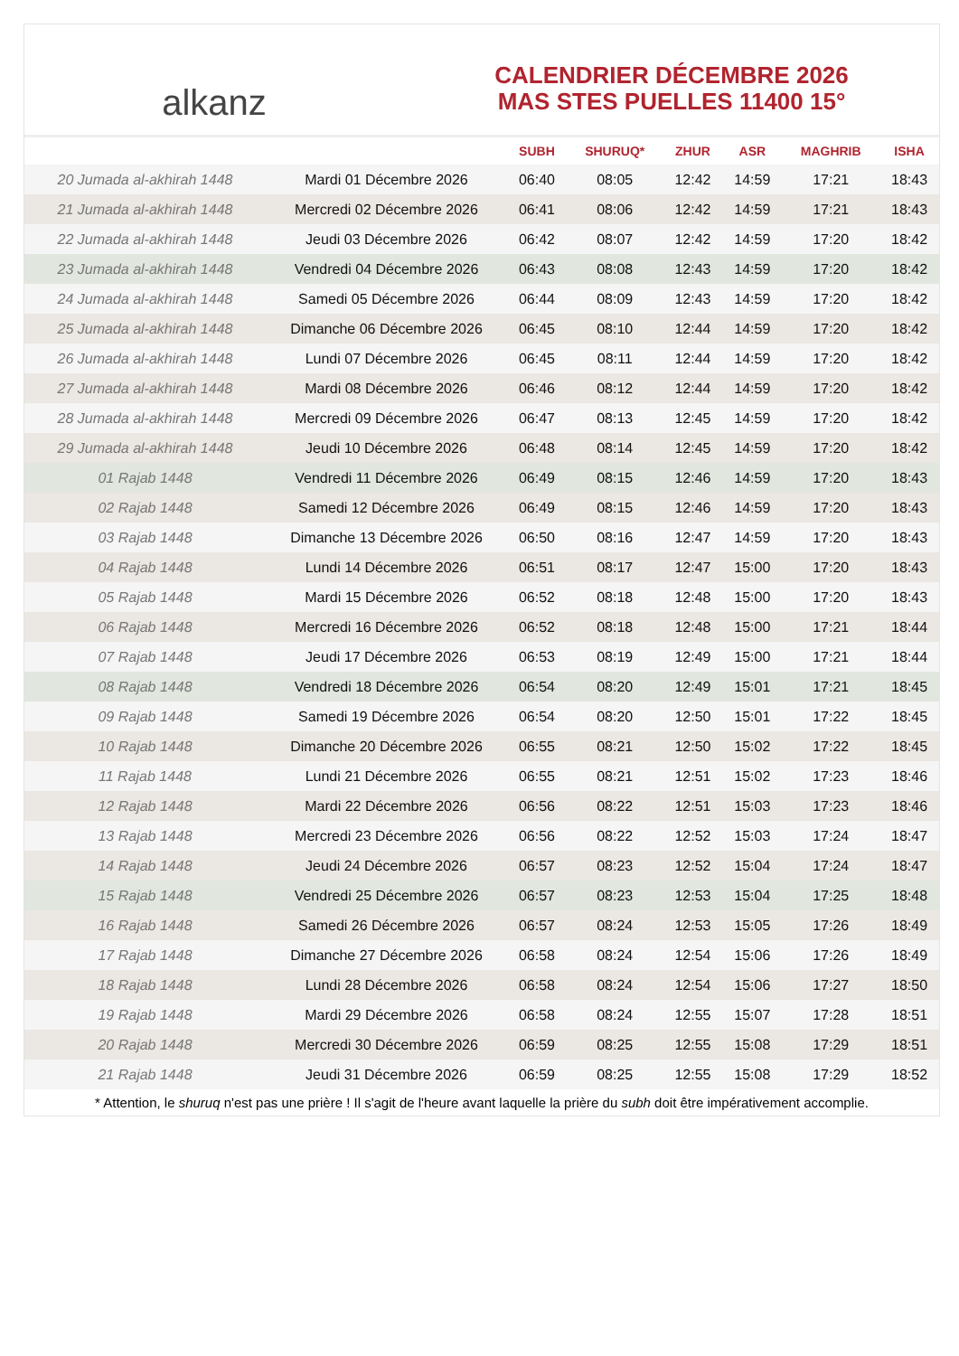alkanz
CALENDRIER DÉCEMBRE 2026
MAS STES PUELLES 11400 15°
| | | SUBH | SHURUQ* | ZHUR | ASR | MAGHRIB | ISHA |
| --- | --- | --- | --- | --- | --- | --- | --- |
| 20 Jumada al-akhirah 1448 | Mardi 01 Décembre 2026 | 06:40 | 08:05 | 12:42 | 14:59 | 17:21 | 18:43 |
| 21 Jumada al-akhirah 1448 | Mercredi 02 Décembre 2026 | 06:41 | 08:06 | 12:42 | 14:59 | 17:21 | 18:43 |
| 22 Jumada al-akhirah 1448 | Jeudi 03 Décembre 2026 | 06:42 | 08:07 | 12:42 | 14:59 | 17:20 | 18:42 |
| 23 Jumada al-akhirah 1448 | Vendredi 04 Décembre 2026 | 06:43 | 08:08 | 12:43 | 14:59 | 17:20 | 18:42 |
| 24 Jumada al-akhirah 1448 | Samedi 05 Décembre 2026 | 06:44 | 08:09 | 12:43 | 14:59 | 17:20 | 18:42 |
| 25 Jumada al-akhirah 1448 | Dimanche 06 Décembre 2026 | 06:45 | 08:10 | 12:44 | 14:59 | 17:20 | 18:42 |
| 26 Jumada al-akhirah 1448 | Lundi 07 Décembre 2026 | 06:45 | 08:11 | 12:44 | 14:59 | 17:20 | 18:42 |
| 27 Jumada al-akhirah 1448 | Mardi 08 Décembre 2026 | 06:46 | 08:12 | 12:44 | 14:59 | 17:20 | 18:42 |
| 28 Jumada al-akhirah 1448 | Mercredi 09 Décembre 2026 | 06:47 | 08:13 | 12:45 | 14:59 | 17:20 | 18:42 |
| 29 Jumada al-akhirah 1448 | Jeudi 10 Décembre 2026 | 06:48 | 08:14 | 12:45 | 14:59 | 17:20 | 18:42 |
| 01 Rajab 1448 | Vendredi 11 Décembre 2026 | 06:49 | 08:15 | 12:46 | 14:59 | 17:20 | 18:43 |
| 02 Rajab 1448 | Samedi 12 Décembre 2026 | 06:49 | 08:15 | 12:46 | 14:59 | 17:20 | 18:43 |
| 03 Rajab 1448 | Dimanche 13 Décembre 2026 | 06:50 | 08:16 | 12:47 | 14:59 | 17:20 | 18:43 |
| 04 Rajab 1448 | Lundi 14 Décembre 2026 | 06:51 | 08:17 | 12:47 | 15:00 | 17:20 | 18:43 |
| 05 Rajab 1448 | Mardi 15 Décembre 2026 | 06:52 | 08:18 | 12:48 | 15:00 | 17:20 | 18:43 |
| 06 Rajab 1448 | Mercredi 16 Décembre 2026 | 06:52 | 08:18 | 12:48 | 15:00 | 17:21 | 18:44 |
| 07 Rajab 1448 | Jeudi 17 Décembre 2026 | 06:53 | 08:19 | 12:49 | 15:00 | 17:21 | 18:44 |
| 08 Rajab 1448 | Vendredi 18 Décembre 2026 | 06:54 | 08:20 | 12:49 | 15:01 | 17:21 | 18:45 |
| 09 Rajab 1448 | Samedi 19 Décembre 2026 | 06:54 | 08:20 | 12:50 | 15:01 | 17:22 | 18:45 |
| 10 Rajab 1448 | Dimanche 20 Décembre 2026 | 06:55 | 08:21 | 12:50 | 15:02 | 17:22 | 18:45 |
| 11 Rajab 1448 | Lundi 21 Décembre 2026 | 06:55 | 08:21 | 12:51 | 15:02 | 17:23 | 18:46 |
| 12 Rajab 1448 | Mardi 22 Décembre 2026 | 06:56 | 08:22 | 12:51 | 15:03 | 17:23 | 18:46 |
| 13 Rajab 1448 | Mercredi 23 Décembre 2026 | 06:56 | 08:22 | 12:52 | 15:03 | 17:24 | 18:47 |
| 14 Rajab 1448 | Jeudi 24 Décembre 2026 | 06:57 | 08:23 | 12:52 | 15:04 | 17:24 | 18:47 |
| 15 Rajab 1448 | Vendredi 25 Décembre 2026 | 06:57 | 08:23 | 12:53 | 15:04 | 17:25 | 18:48 |
| 16 Rajab 1448 | Samedi 26 Décembre 2026 | 06:57 | 08:24 | 12:53 | 15:05 | 17:26 | 18:49 |
| 17 Rajab 1448 | Dimanche 27 Décembre 2026 | 06:58 | 08:24 | 12:54 | 15:06 | 17:26 | 18:49 |
| 18 Rajab 1448 | Lundi 28 Décembre 2026 | 06:58 | 08:24 | 12:54 | 15:06 | 17:27 | 18:50 |
| 19 Rajab 1448 | Mardi 29 Décembre 2026 | 06:58 | 08:24 | 12:55 | 15:07 | 17:28 | 18:51 |
| 20 Rajab 1448 | Mercredi 30 Décembre 2026 | 06:59 | 08:25 | 12:55 | 15:08 | 17:29 | 18:51 |
| 21 Rajab 1448 | Jeudi 31 Décembre 2026 | 06:59 | 08:25 | 12:55 | 15:08 | 17:29 | 18:52 |
* Attention, le shuruq n'est pas une prière ! Il s'agit de l'heure avant laquelle la prière du subh doit être impérativement accomplie.